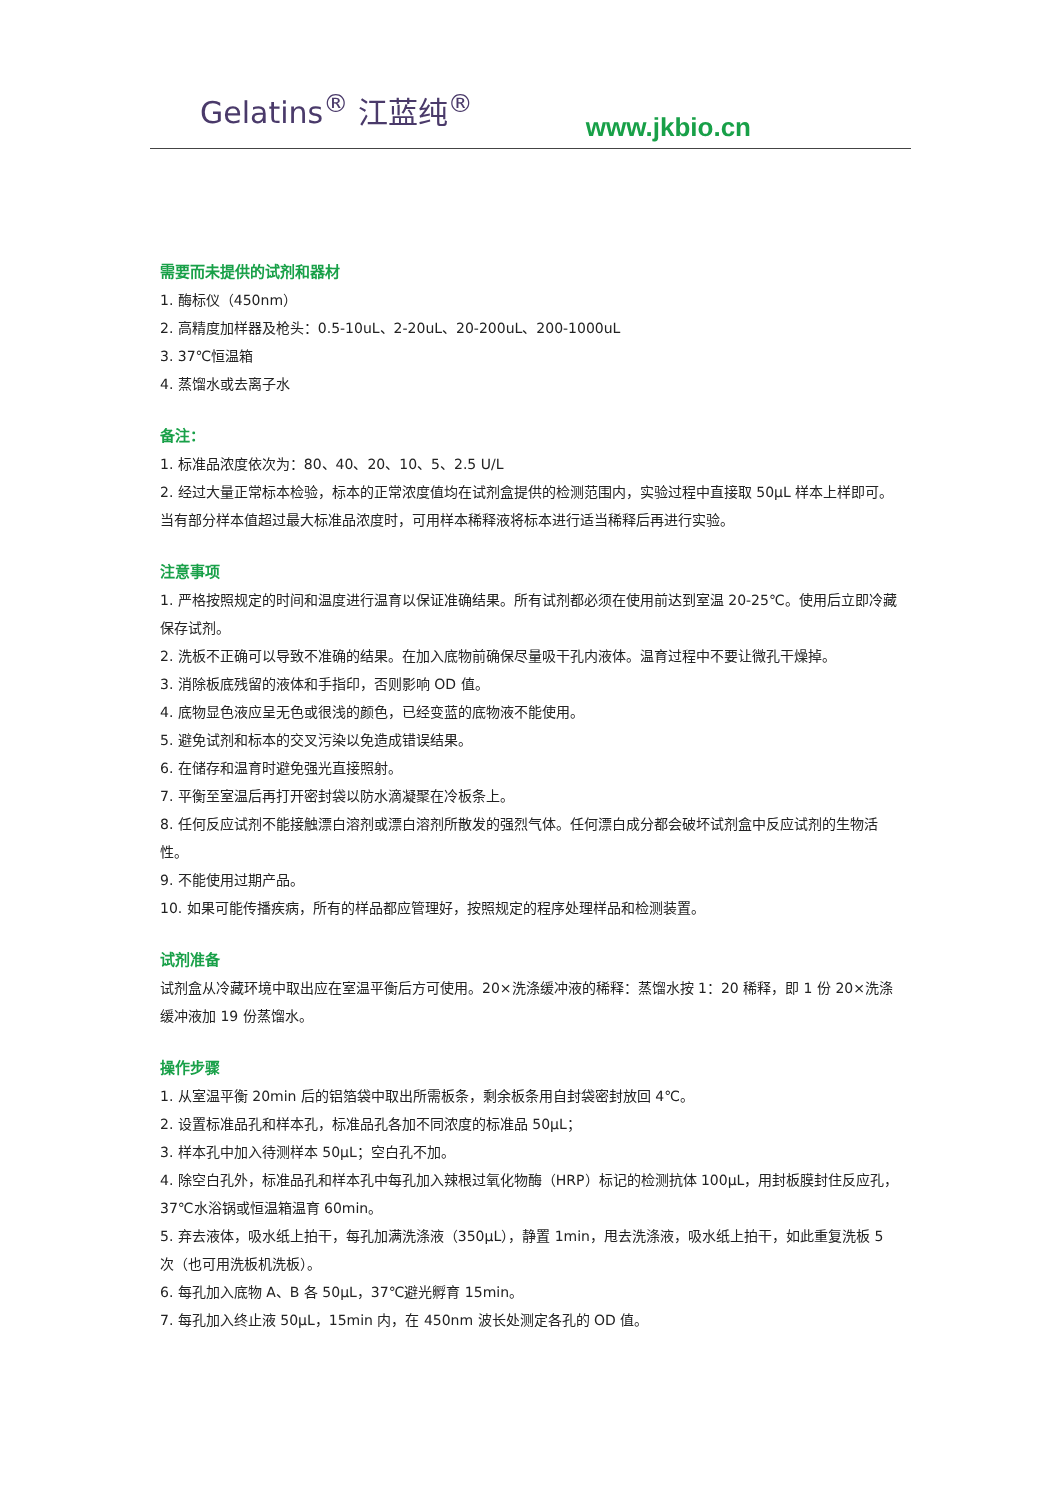Gelatins<sup>®</sup> 江蓝纯<sup>®</sup>
www.jkbio.cn
需要而未提供的试剂和器材
1. 酶标仪（450nm）
2. 高精度加样器及枪头：0.5-10uL、2-20uL、20-200uL、200-1000uL
3. 37℃恒温箱
4. 蒸馏水或去离子水
备注：
1. 标准品浓度依次为：80、40、20、10、5、2.5 U/L
2. 经过大量正常标本检验，标本的正常浓度值均在试剂盒提供的检测范围内，实验过程中直接取 50μL 样本上样即可。当有部分样本值超过最大标准品浓度时，可用样本稀释液将标本进行适当稀释后再进行实验。
注意事项
1. 严格按照规定的时间和温度进行温育以保证准确结果。所有试剂都必须在使用前达到室温 20-25℃。使用后立即冷藏保存试剂。
2. 洗板不正确可以导致不准确的结果。在加入底物前确保尽量吸干孔内液体。温育过程中不要让微孔干燥掉。
3. 消除板底残留的液体和手指印，否则影响 OD 值。
4. 底物显色液应呈无色或很浅的颜色，已经变蓝的底物液不能使用。
5. 避免试剂和标本的交叉污染以免造成错误结果。
6. 在储存和温育时避免强光直接照射。
7. 平衡至室温后再打开密封袋以防水滴凝聚在冷板条上。
8. 任何反应试剂不能接触漂白溶剂或漂白溶剂所散发的强烈气体。任何漂白成分都会破坏试剂盒中反应试剂的生物活性。
9. 不能使用过期产品。
10. 如果可能传播疾病，所有的样品都应管理好，按照规定的程序处理样品和检测装置。
试剂准备
试剂盒从冷藏环境中取出应在室温平衡后方可使用。20×洗涤缓冲液的稀释：蒸馏水按 1：20 稀释，即 1 份 20×洗涤缓冲液加 19 份蒸馏水。
操作步骤
1. 从室温平衡 20min 后的铝箔袋中取出所需板条，剩余板条用自封袋密封放回 4℃。
2. 设置标准品孔和样本孔，标准品孔各加不同浓度的标准品 50μL；
3. 样本孔中加入待测样本 50μL；空白孔不加。
4. 除空白孔外，标准品孔和样本孔中每孔加入辣根过氧化物酶（HRP）标记的检测抗体 100μL，用封板膜封住反应孔，37℃水浴锅或恒温箱温育 60min。
5. 弃去液体，吸水纸上拍干，每孔加满洗涤液（350μL），静置 1min，甩去洗涤液，吸水纸上拍干，如此重复洗板 5 次（也可用洗板机洗板）。
6. 每孔加入底物 A、B 各 50μL，37℃避光孵育 15min。
7. 每孔加入终止液 50μL，15min 内，在 450nm 波长处测定各孔的 OD 值。